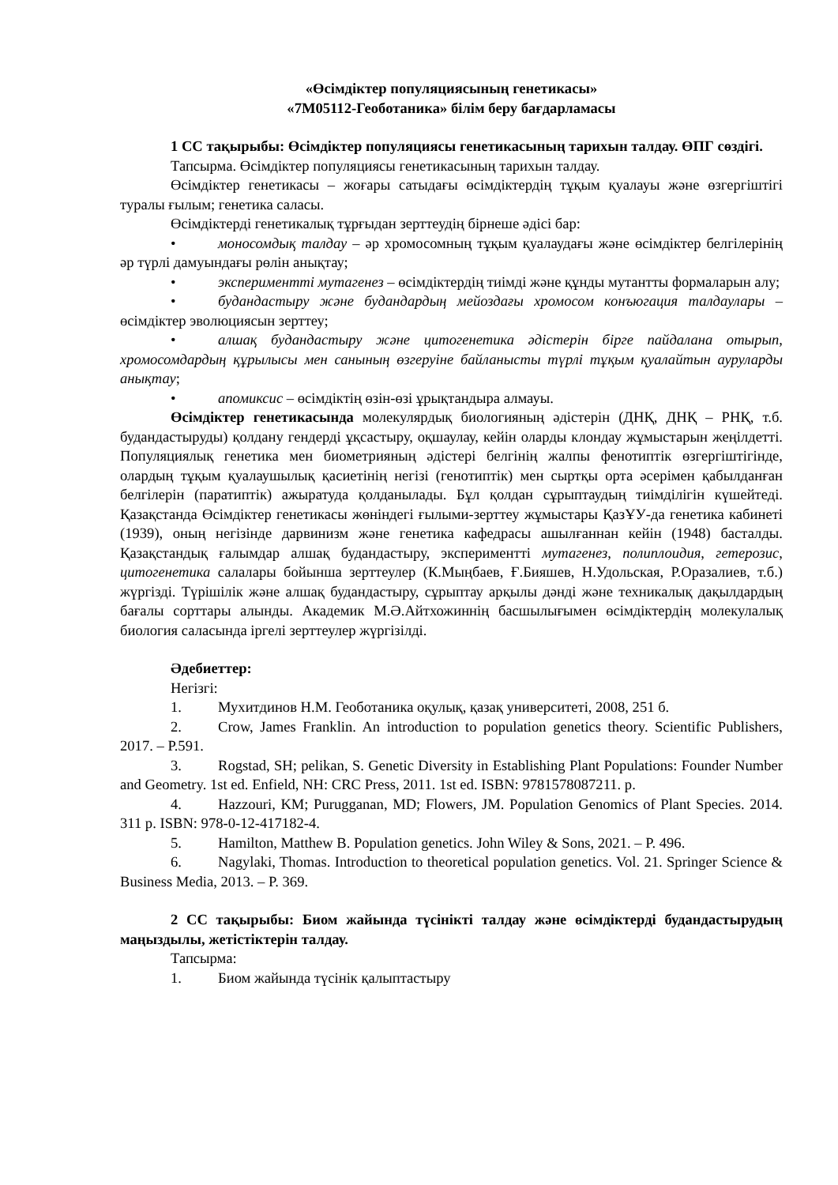«Өсімдіктер популяциясының генетикасы»
«7М05112-Геоботаника» білім беру бағдарламасы
1 СС тақырыбы: Өсімдіктер популяциясы генетикасының тарихын талдау. ӨПГ сөздігі.
Тапсырма. Өсімдіктер популяциясы генетикасының тарихын талдау.
Өсімдіктер генетикасы – жоғары сатыдағы өсімдіктердің тұқым қуалауы және өзгергіштігі туралы ғылым; генетика саласы.
Өсімдіктерді генетикалық тұрғыдан зерттеудің бірнеше әдісі бар:
• моносомдық талдау – әр хромосомның тұқым қуалаудағы және өсімдіктер белгілерінің әр түрлі дамуындағы рөлін анықтау;
• эксперименттi мутагенез – өсімдіктердің тиімді және құнды мутантты формаларын алу;
• будандастыру және будандардың мейоздағы хромосом конъюгация талдаулары – өсімдіктер эволюциясын зерттеу;
• алшақ будандастыру және цитогенетика әдістерін бірге пайдалана отырып, хромосомдардың құрылысы мен санының өзгеруіне байланысты түрлі тұқым қуалайтын ауруларды анықтау;
• апомиксис – өсімдіктің өзін-өзі ұрықтандыра алмауы.
Өсімдіктер генетикасында молекулярдық биологияның әдістерін (ДНҚ, ДНҚ – РНҚ, т.б. будандастыруды) қолдану гендерді ұқсастыру, оқшаулау, кейін оларды клондау жұмыстарын жеңілдетті. Популяциялық генетика мен биометрияның әдістері белгінің жалпы фенотиптік өзгергіштігінде, олардың тұқым қуалаушылық қасиетінің негізі (генотиптік) мен сыртқы орта әсерімен қабылданған белгілерін (паратиптік) ажыратуда қолданылады. Бұл қолдан сұрыптаудың тиімділігін күшейтеді. Қазақстанда Өсімдіктер генетикасы жөніндегі ғылыми-зерттеу жұмыстары ҚазҰУ-да генетика кабинеті (1939), оның негізінде дарвинизм және генетика кафедрасы ашылғаннан кейін (1948) басталды. Қазақстандық ғалымдар алшақ будандастыру, эксперименттi мутагенез, полиплоидия, гетерозис, цитогенетика салалары бойынша зерттеулер (К.Мыңбаев, Ғ.Бияшев, Н.Удольская, Р.Оразалиев, т.б.) жүргізді. Түрішілік және алшақ будандастыру, сұрыптау арқылы дәнді және техникалық дақылдардың бағалы сорттары алынды. Академик М.Ә.Айтхожиннің басшылығымен өсімдіктердің молекулалық биология саласында іргелі зерттеулер жүргізілді.
Әдебиеттер:
Негізгі:
1. Мухитдинов Н.М. Геоботаника оқулық, қазақ университеті, 2008, 251 б.
2. Crow, James Franklin. An introduction to population genetics theory. Scientific Publishers, 2017. – P.591.
3. Rogstad, SH; pelikan, S. Genetic Diversity in Establishing Plant Populations: Founder Number and Geometry. 1st ed. Enfield, NH: CRC Press, 2011. 1st ed. ISBN: 9781578087211. p.
4. Hazzouri, KM; Purugganan, MD; Flowers, JM. Population Genomics of Plant Species. 2014. 311 p. ISBN: 978-0-12-417182-4.
5. Hamilton, Matthew B. Population genetics. John Wiley & Sons, 2021. – P. 496.
6. Nagylaki, Thomas. Introduction to theoretical population genetics. Vol. 21. Springer Science & Business Media, 2013. – P. 369.
2 СС тақырыбы: Биом жайында түсінікті талдау және өсімдіктерді будандастырудың маңыздылы, жетістіктерін талдау.
Тапсырма:
1. Биом жайында түсінік қалыптастыру